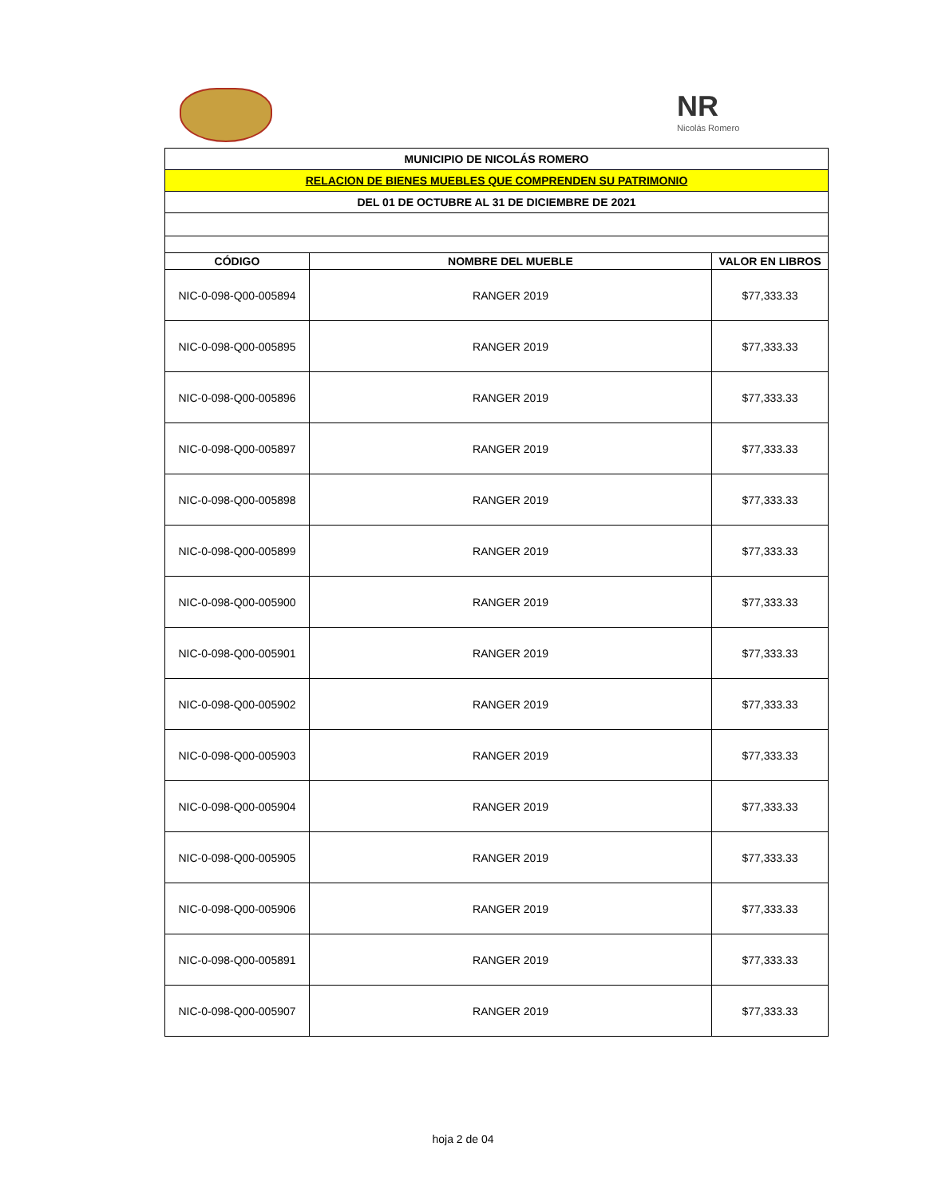NR
Nicolás Romero
| MUNICIPIO DE NICOLÁS ROMERO | | |
| RELACION DE BIENES MUEBLES QUE COMPRENDEN SU PATRIMONIO | | |
| DEL 01 DE OCTUBRE AL 31 DE DICIEMBRE DE 2021 | | |
| CÓDIGO | NOMBRE DEL MUEBLE | VALOR EN LIBROS |
| NIC-0-098-Q00-005894 | RANGER 2019 | $77,333.33 |
| NIC-0-098-Q00-005895 | RANGER 2019 | $77,333.33 |
| NIC-0-098-Q00-005896 | RANGER 2019 | $77,333.33 |
| NIC-0-098-Q00-005897 | RANGER 2019 | $77,333.33 |
| NIC-0-098-Q00-005898 | RANGER 2019 | $77,333.33 |
| NIC-0-098-Q00-005899 | RANGER 2019 | $77,333.33 |
| NIC-0-098-Q00-005900 | RANGER 2019 | $77,333.33 |
| NIC-0-098-Q00-005901 | RANGER 2019 | $77,333.33 |
| NIC-0-098-Q00-005902 | RANGER 2019 | $77,333.33 |
| NIC-0-098-Q00-005903 | RANGER 2019 | $77,333.33 |
| NIC-0-098-Q00-005904 | RANGER 2019 | $77,333.33 |
| NIC-0-098-Q00-005905 | RANGER 2019 | $77,333.33 |
| NIC-0-098-Q00-005906 | RANGER 2019 | $77,333.33 |
| NIC-0-098-Q00-005891 | RANGER 2019 | $77,333.33 |
| NIC-0-098-Q00-005907 | RANGER 2019 | $77,333.33 |
hoja 2 de 04